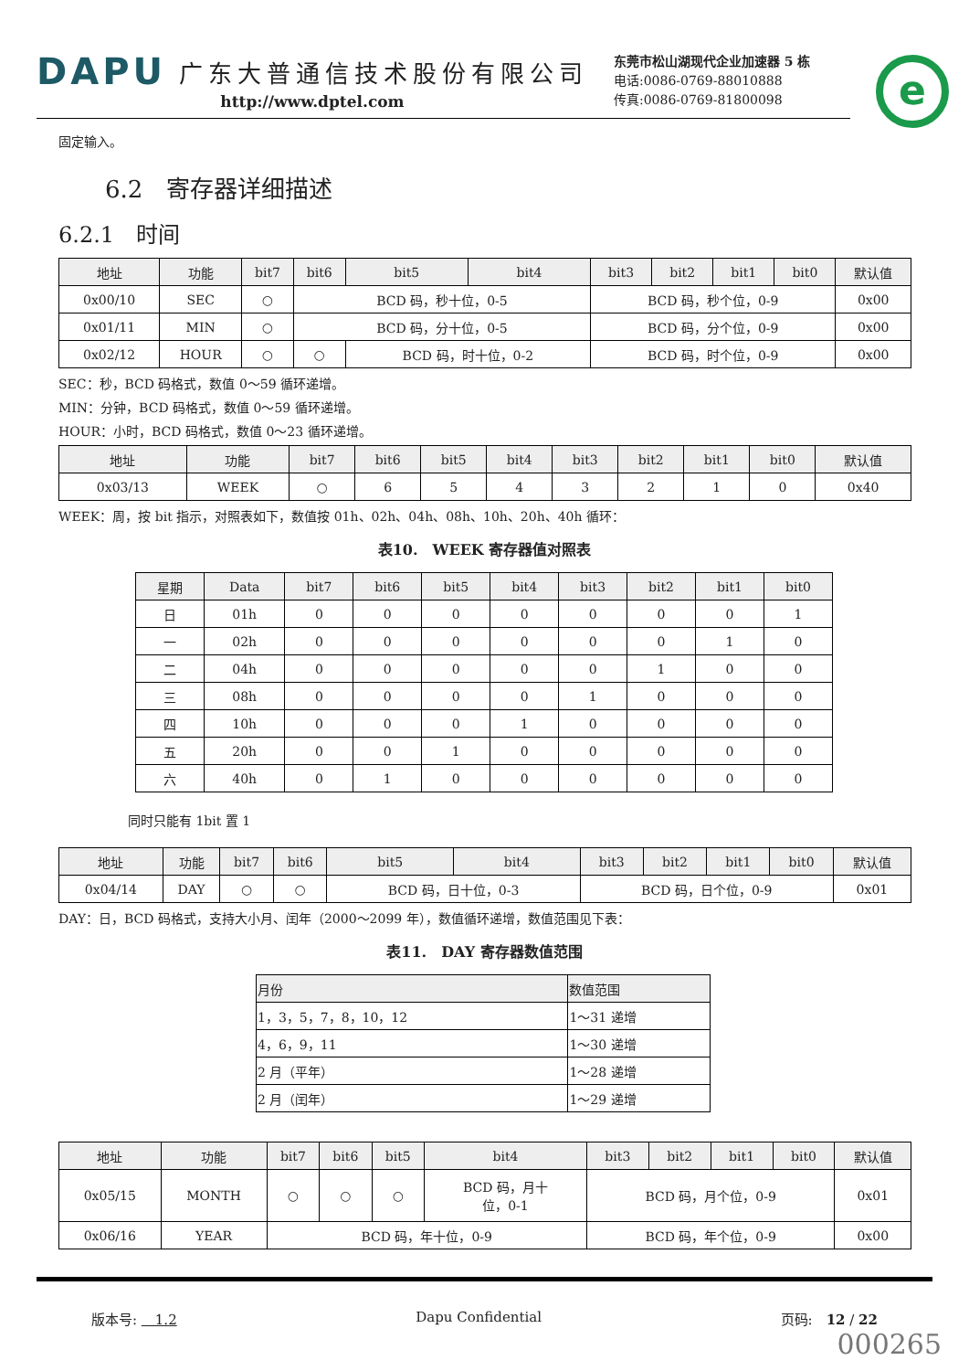DAPU 广东大普通信技术股份有限公司
http://www.dptel.com
东莞市松山湖现代企业加速器 5 栋
电话:0086-0769-88010888
传真:0086-0769-81800098
e
固定输入。
6.2　寄存器详细描述
6.2.1　时间
| 地址 | 功能 | bit7 | bit6 | bit5 | bit4 | bit3 | bit2 | bit1 | bit0 | 默认值 |
| --- | --- | --- | --- | --- | --- | --- | --- | --- | --- | --- |
| 0x00/10 | SEC | ○ | BCD 码，秒十位，0-5 | | | BCD 码，秒个位，0-9 | | | | 0x00 |
| 0x01/11 | MIN | ○ | BCD 码，分十位，0-5 | | | BCD 码，分个位，0-9 | | | | 0x00 |
| 0x02/12 | HOUR | ○ | ○ | BCD 码，时十位，0-2 | | BCD 码，时个位，0-9 | | | | 0x00 |
SEC：秒，BCD 码格式，数值 0～59 循环递增。
MIN：分钟，BCD 码格式，数值 0～59 循环递增。
HOUR：小时，BCD 码格式，数值 0～23 循环递增。
| 地址 | 功能 | bit7 | bit6 | bit5 | bit4 | bit3 | bit2 | bit1 | bit0 | 默认值 |
| --- | --- | --- | --- | --- | --- | --- | --- | --- | --- | --- |
| 0x03/13 | WEEK | ○ | 6 | 5 | 4 | 3 | 2 | 1 | 0 | 0x40 |
WEEK：周，按 bit 指示，对照表如下，数值按 01h、02h、04h、08h、10h、20h、40h 循环：
表10.　WEEK 寄存器值对照表
| 星期 | Data | bit7 | bit6 | bit5 | bit4 | bit3 | bit2 | bit1 | bit0 |
| --- | --- | --- | --- | --- | --- | --- | --- | --- | --- |
| 日 | 01h | 0 | 0 | 0 | 0 | 0 | 0 | 0 | 1 |
| 一 | 02h | 0 | 0 | 0 | 0 | 0 | 0 | 1 | 0 |
| 二 | 04h | 0 | 0 | 0 | 0 | 0 | 1 | 0 | 0 |
| 三 | 08h | 0 | 0 | 0 | 0 | 1 | 0 | 0 | 0 |
| 四 | 10h | 0 | 0 | 0 | 1 | 0 | 0 | 0 | 0 |
| 五 | 20h | 0 | 0 | 1 | 0 | 0 | 0 | 0 | 0 |
| 六 | 40h | 0 | 1 | 0 | 0 | 0 | 0 | 0 | 0 |
同时只能有 1bit 置 1
| 地址 | 功能 | bit7 | bit6 | bit5 | bit4 | bit3 | bit2 | bit1 | bit0 | 默认值 |
| --- | --- | --- | --- | --- | --- | --- | --- | --- | --- | --- |
| 0x04/14 | DAY | ○ | ○ | BCD 码，日十位，0-3 | | BCD 码，日个位，0-9 | | | | 0x01 |
DAY：日，BCD 码格式，支持大小月、闰年（2000～2099 年），数值循环递增，数值范围见下表：
表11.　DAY 寄存器数值范围
| 月份 | 数值范围 |
| --- | --- |
| 1，3，5，7，8，10，12 | 1～31 递增 |
| 4，6，9，11 | 1～30 递增 |
| 2 月（平年） | 1～28 递增 |
| 2 月（闰年） | 1～29 递增 |
| 地址 | 功能 | bit7 | bit6 | bit5 | bit4 | bit3 | bit2 | bit1 | bit0 | 默认值 |
| --- | --- | --- | --- | --- | --- | --- | --- | --- | --- | --- |
| 0x05/15 | MONTH | ○ | ○ | ○ | BCD 码，月十 位，0-1 | BCD 码，月个位，0-9 | | | | 0x01 |
| 0x06/16 | YEAR | BCD 码，年十位，0-9 | | | | BCD 码，年个位，0-9 | | | | 0x00 |
版本号: 　1.2 Dapu Confidential 页码:　12 / 22
000265